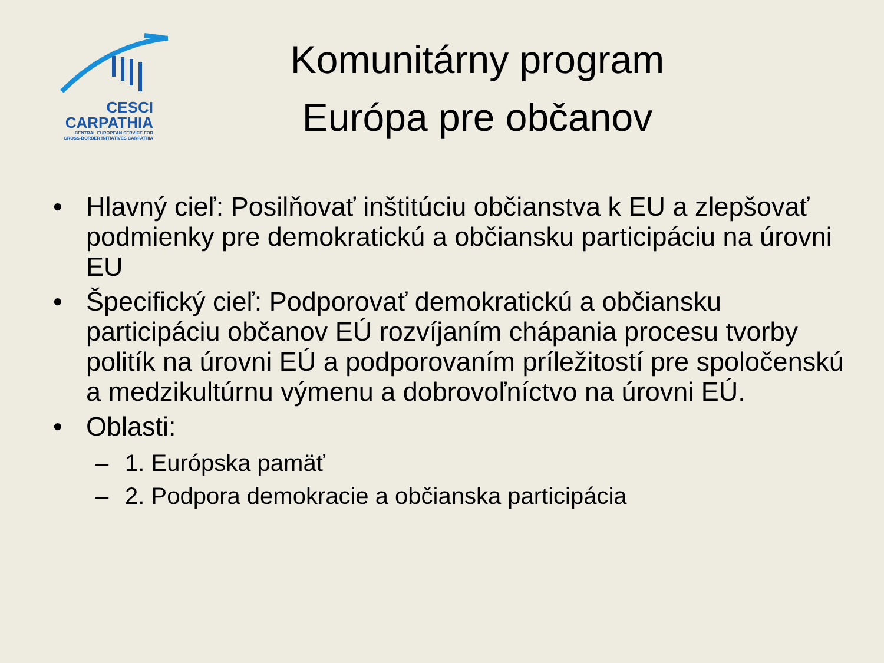CESCI
CARPATHIA
CENTRAL EUROPEAN SERVICE FOR
CROSS-BORDER INITIATIVES CARPATHIA
Komunitárny program
Európa pre občanov
• Hlavný cieľ: Posilňovať inštitúciu občianstva k EU a zlepšovať podmienky pre demokratickú a občiansku participáciu na úrovni EU
• Špecifický cieľ: Podporovať demokratickú a občiansku participáciu občanov EÚ rozvíjaním chápania procesu tvorby politík na úrovni EÚ a podporovaním príležitostí pre spoločenskú a medzikultúrnu výmenu a dobrovoľníctvo na úrovni EÚ.
• Oblasti:
– 1. Európska pamäť
– 2. Podpora demokracie a občianska participácia